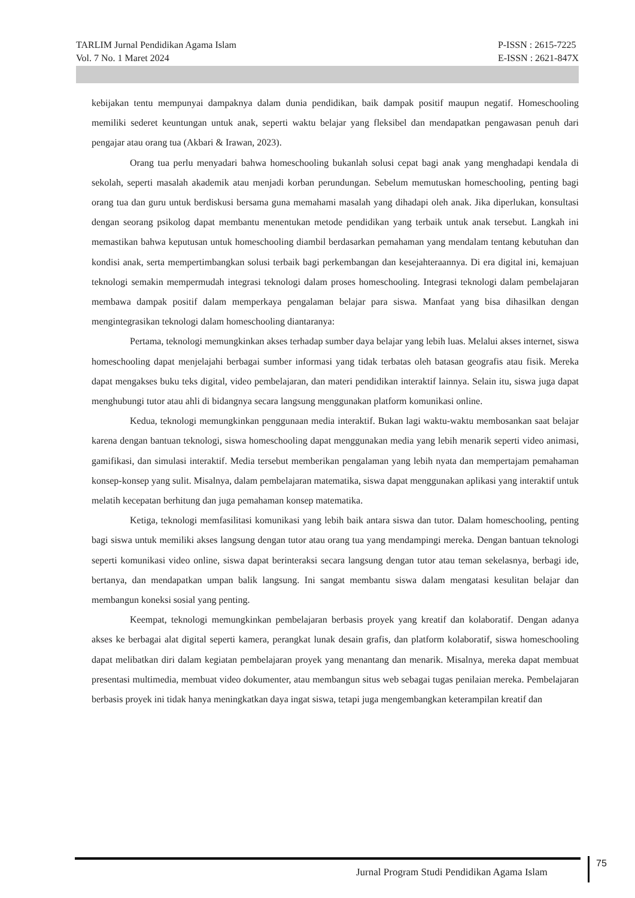TARLIM Jurnal Pendidikan Agama Islam
Vol. 7 No. 1 Maret 2024
P-ISSN : 2615-7225
E-ISSN : 2621-847X
kebijakan tentu mempunyai dampaknya dalam dunia pendidikan, baik dampak positif maupun negatif. Homeschooling memiliki sederet keuntungan untuk anak, seperti waktu belajar yang fleksibel dan mendapatkan pengawasan penuh dari pengajar atau orang tua (Akbari & Irawan, 2023).
Orang tua perlu menyadari bahwa homeschooling bukanlah solusi cepat bagi anak yang menghadapi kendala di sekolah, seperti masalah akademik atau menjadi korban perundungan. Sebelum memutuskan homeschooling, penting bagi orang tua dan guru untuk berdiskusi bersama guna memahami masalah yang dihadapi oleh anak. Jika diperlukan, konsultasi dengan seorang psikolog dapat membantu menentukan metode pendidikan yang terbaik untuk anak tersebut. Langkah ini memastikan bahwa keputusan untuk homeschooling diambil berdasarkan pemahaman yang mendalam tentang kebutuhan dan kondisi anak, serta mempertimbangkan solusi terbaik bagi perkembangan dan kesejahteraannya. Di era digital ini, kemajuan teknologi semakin mempermudah integrasi teknologi dalam proses homeschooling. Integrasi teknologi dalam pembelajaran membawa dampak positif dalam memperkaya pengalaman belajar para siswa. Manfaat yang bisa dihasilkan dengan mengintegrasikan teknologi dalam homeschooling diantaranya:
Pertama, teknologi memungkinkan akses terhadap sumber daya belajar yang lebih luas. Melalui akses internet, siswa homeschooling dapat menjelajahi berbagai sumber informasi yang tidak terbatas oleh batasan geografis atau fisik. Mereka dapat mengakses buku teks digital, video pembelajaran, dan materi pendidikan interaktif lainnya. Selain itu, siswa juga dapat menghubungi tutor atau ahli di bidangnya secara langsung menggunakan platform komunikasi online.
Kedua, teknologi memungkinkan penggunaan media interaktif. Bukan lagi waktu-waktu membosankan saat belajar karena dengan bantuan teknologi, siswa homeschooling dapat menggunakan media yang lebih menarik seperti video animasi, gamifikasi, dan simulasi interaktif. Media tersebut memberikan pengalaman yang lebih nyata dan mempertajam pemahaman konsep-konsep yang sulit. Misalnya, dalam pembelajaran matematika, siswa dapat menggunakan aplikasi yang interaktif untuk melatih kecepatan berhitung dan juga pemahaman konsep matematika.
Ketiga, teknologi memfasilitasi komunikasi yang lebih baik antara siswa dan tutor. Dalam homeschooling, penting bagi siswa untuk memiliki akses langsung dengan tutor atau orang tua yang mendampingi mereka. Dengan bantuan teknologi seperti komunikasi video online, siswa dapat berinteraksi secara langsung dengan tutor atau teman sekelasnya, berbagi ide, bertanya, dan mendapatkan umpan balik langsung. Ini sangat membantu siswa dalam mengatasi kesulitan belajar dan membangun koneksi sosial yang penting.
Keempat, teknologi memungkinkan pembelajaran berbasis proyek yang kreatif dan kolaboratif. Dengan adanya akses ke berbagai alat digital seperti kamera, perangkat lunak desain grafis, dan platform kolaboratif, siswa homeschooling dapat melibatkan diri dalam kegiatan pembelajaran proyek yang menantang dan menarik. Misalnya, mereka dapat membuat presentasi multimedia, membuat video dokumenter, atau membangun situs web sebagai tugas penilaian mereka. Pembelajaran berbasis proyek ini tidak hanya meningkatkan daya ingat siswa, tetapi juga mengembangkan keterampilan kreatif dan
Jurnal Program Studi Pendidikan Agama Islam
75